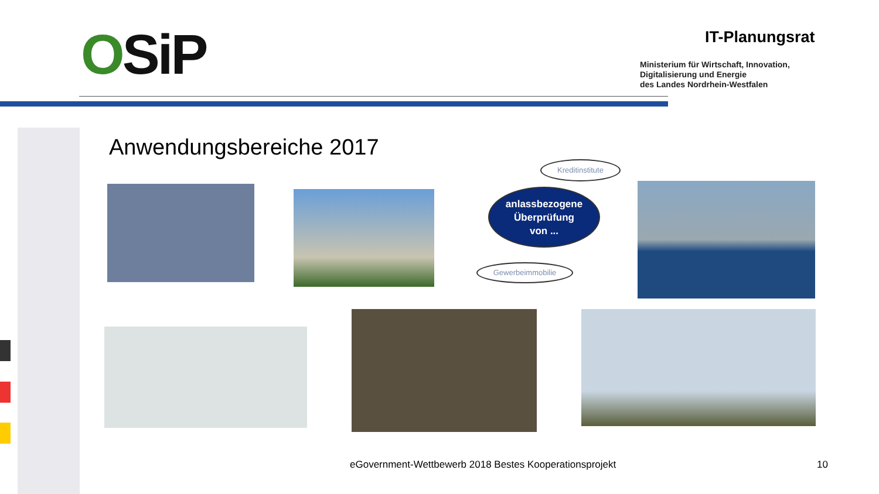OSiP IT-Planungsrat
Ministerium für Wirtschaft, Innovation,
Digitalisierung und Energie
des Landes Nordrhein-Westfalen
Anwendungsbereiche 2017
Kreditinstitute
anlassbezogene
Überprüfung
von ...
Gewerbeimmobilie
eGovernment-Wettbewerb 2018 Bestes Kooperationsprojekt
10